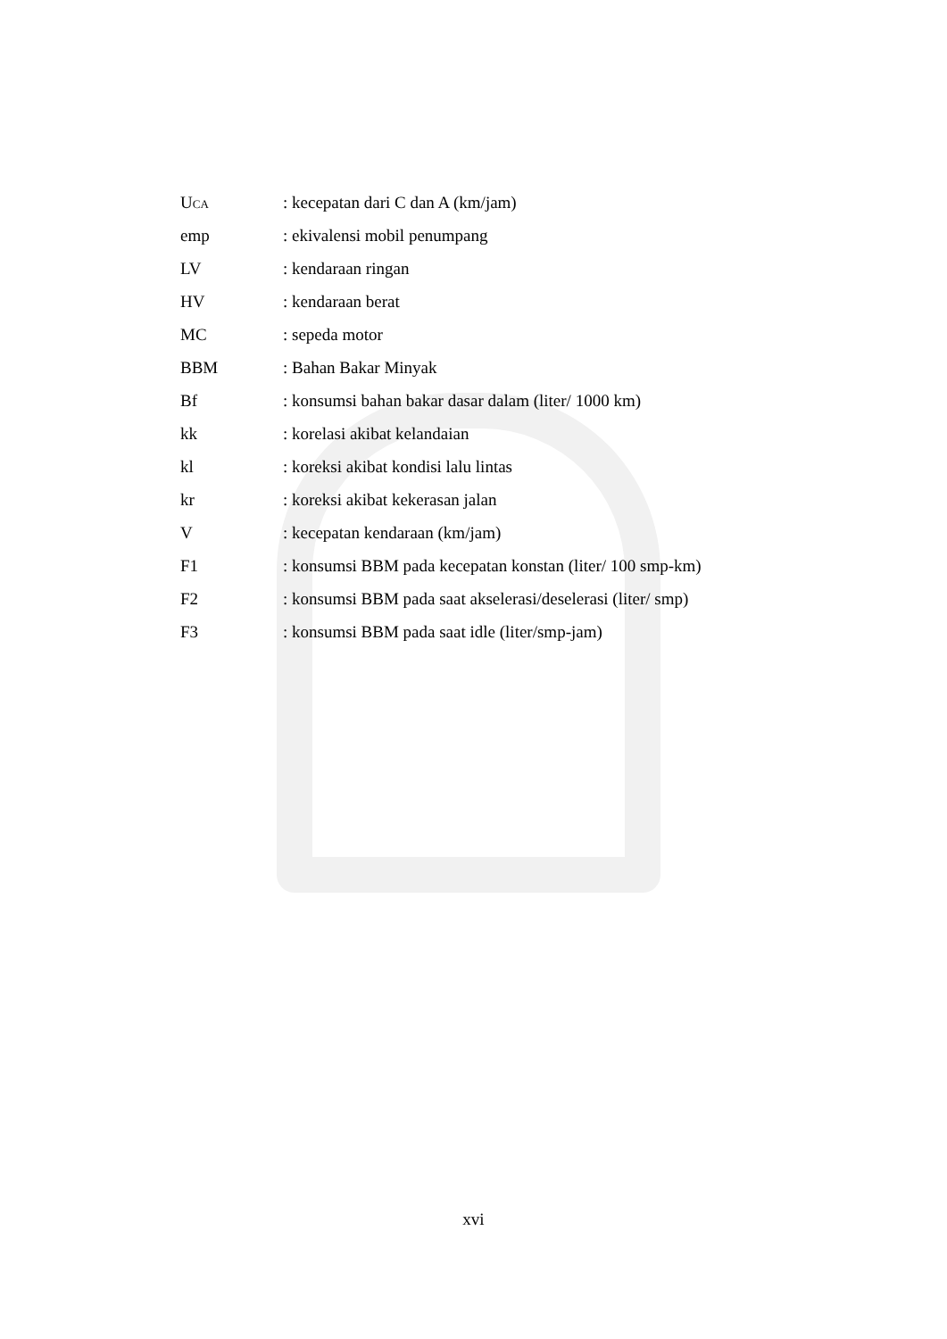UCA
: kecepatan dari C dan A (km/jam)
emp : ekivalensi mobil penumpang
LV : kendaraan ringan
HV : kendaraan berat
MC : sepeda motor
BBM : Bahan Bakar Minyak
Bf : konsumsi bahan bakar dasar dalam (liter/ 1000 km)
kk : korelasi akibat kelandaian
kl : koreksi akibat kondisi lalu lintas
kr : koreksi akibat kekerasan jalan
V : kecepatan kendaraan (km/jam)
F1 : konsumsi BBM pada kecepatan konstan (liter/ 100 smp-km)
F2 : konsumsi BBM pada saat akselerasi/deselerasi (liter/ smp)
F3 : konsumsi BBM pada saat idle (liter/smp-jam)
xvi